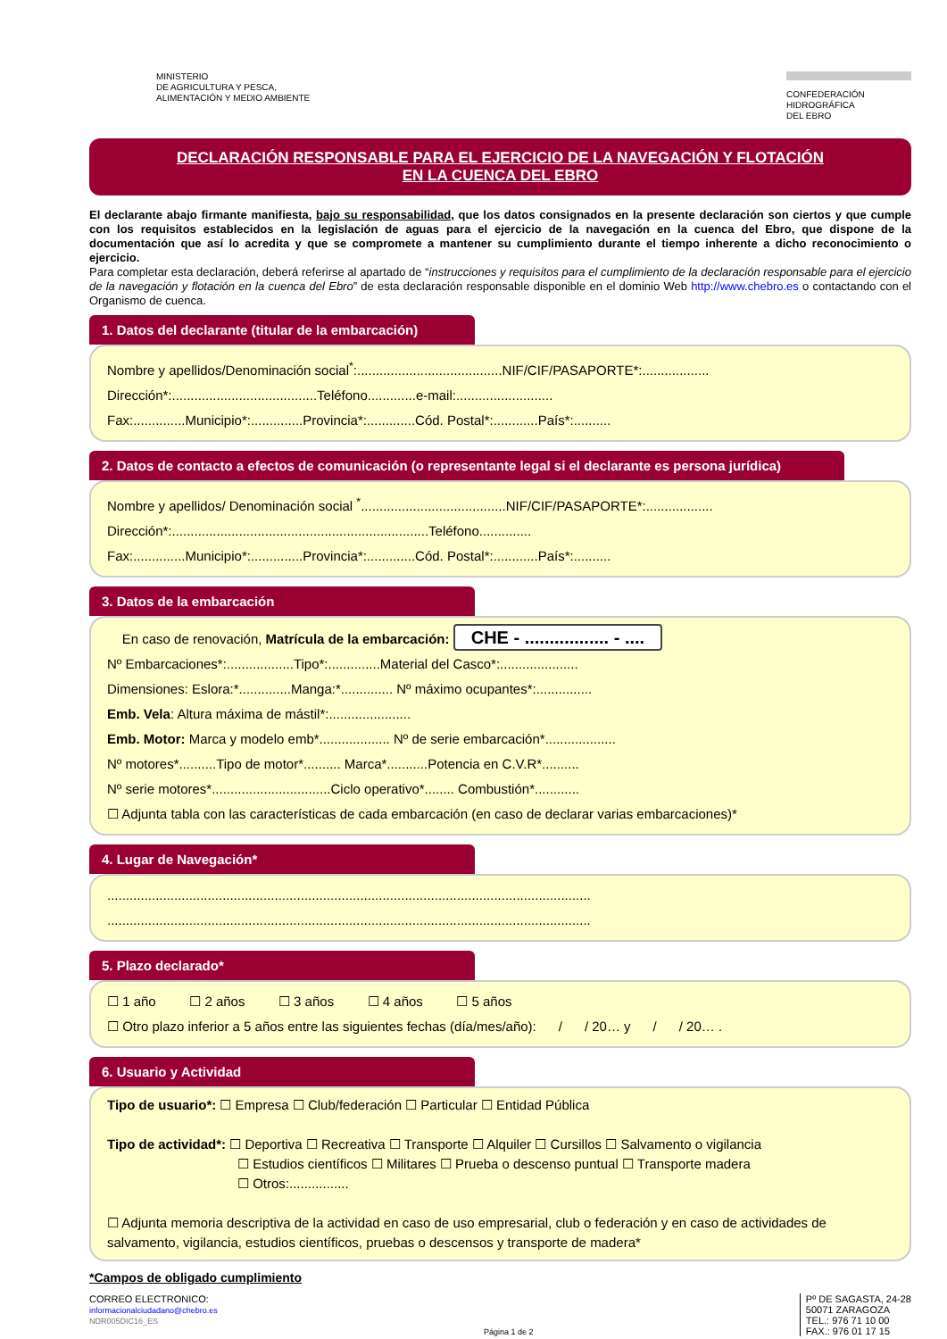MINISTERIO
DE AGRICULTURA Y PESCA,
ALIMENTACIÓN Y MEDIO AMBIENTE
CONFEDERACIÓN
HIDROGRÁFICA
DEL EBRO
DECLARACIÓN RESPONSABLE PARA EL EJERCICIO DE LA NAVEGACIÓN Y FLOTACIÓN
EN LA CUENCA DEL EBRO
El declarante abajo firmante manifiesta, bajo su responsabilidad, que los datos consignados en la presente declaración son ciertos y que cumple con los requisitos establecidos en la legislación de aguas para el ejercicio de la navegación en la cuenca del Ebro, que dispone de la documentación que así lo acredita y que se compromete a mantener su cumplimiento durante el tiempo inherente a dicho reconocimiento o ejercicio.
Para completar esta declaración, deberá referirse al apartado de “instrucciones y requisitos para el cumplimiento de la declaración responsable para el ejercicio de la navegación y flotación en la cuenca del Ebro” de esta declaración responsable disponible en el dominio Web http://www.chebro.es o contactando con el Organismo de cuenca.
1. Datos del declarante (titular de la embarcación)
Nombre y apellidos/Denominación social<sup>*</sup>:.......................................NIF/CIF/PASAPORTE*:..................
Dirección*:.......................................Teléfono.............e-mail:..........................
Fax:..............Municipio*:..............Provincia*:.............Cód. Postal*:............País*:..........
2. Datos de contacto a efectos de comunicación (o representante legal si el declarante es persona jurídica)
Nombre y apellidos/ Denominación social <sup>*</sup>.......................................NIF/CIF/PASAPORTE*:..................
Dirección*:.....................................................................Teléfono..............
Fax:..............Municipio*:..............Provincia*:.............Cód. Postal*:............País*:..........
3. Datos de la embarcación
En caso de renovación, Matrícula de la embarcación: CHE - ................. - ....
Nº Embarcaciones*:..................Tipo*:..............Material del Casco*:.....................
Dimensiones: Eslora:*..............Manga:*.............. Nº máximo ocupantes*:...............
Emb. Vela: Altura máxima de mástil*:......................
Emb. Motor: Marca y modelo emb*................... Nº de serie embarcación*...................
Nº motores*..........Tipo de motor*.......... Marca*...........Potencia en C.V.R*..........
Nº serie motores*................................Ciclo operativo*........ Combustión*............
☐ Adjunta tabla con las características de cada embarcación (en caso de declarar varias embarcaciones)*
4. Lugar de Navegación*
..................................................................................................................................
..................................................................................................................................
5. Plazo declarado*
☐ 1 año ☐ 2 años ☐ 3 años ☐ 4 años ☐ 5 años
☐ Otro plazo inferior a 5 años entre las siguientes fechas (día/mes/año): / / 20… y / / 20… .
6. Usuario y Actividad
Tipo de usuario*: ☐ Empresa ☐ Club/federación ☐ Particular ☐ Entidad Pública
Tipo de actividad*: ☐ Deportiva ☐ Recreativa ☐ Transporte ☐ Alquiler ☐ Cursillos ☐ Salvamento o vigilancia
☐ Estudios científicos ☐ Militares ☐ Prueba o descenso puntual ☐ Transporte madera
☐ Otros:................
☐ Adjunta memoria descriptiva de la actividad en caso de uso empresarial, club o federación y en caso de actividades de salvamento, vigilancia, estudios científicos, pruebas o descensos y transporte de madera*
*Campos de obligado cumplimiento
CORREO ELECTRONICO:
informacionalciudadano@chebro.es
NDR005DIC16_ES
Página 1 de 2
Pº DE SAGASTA, 24-28
50071 ZARAGOZA
TEL.: 976 71 10 00
FAX.: 976 01 17 15